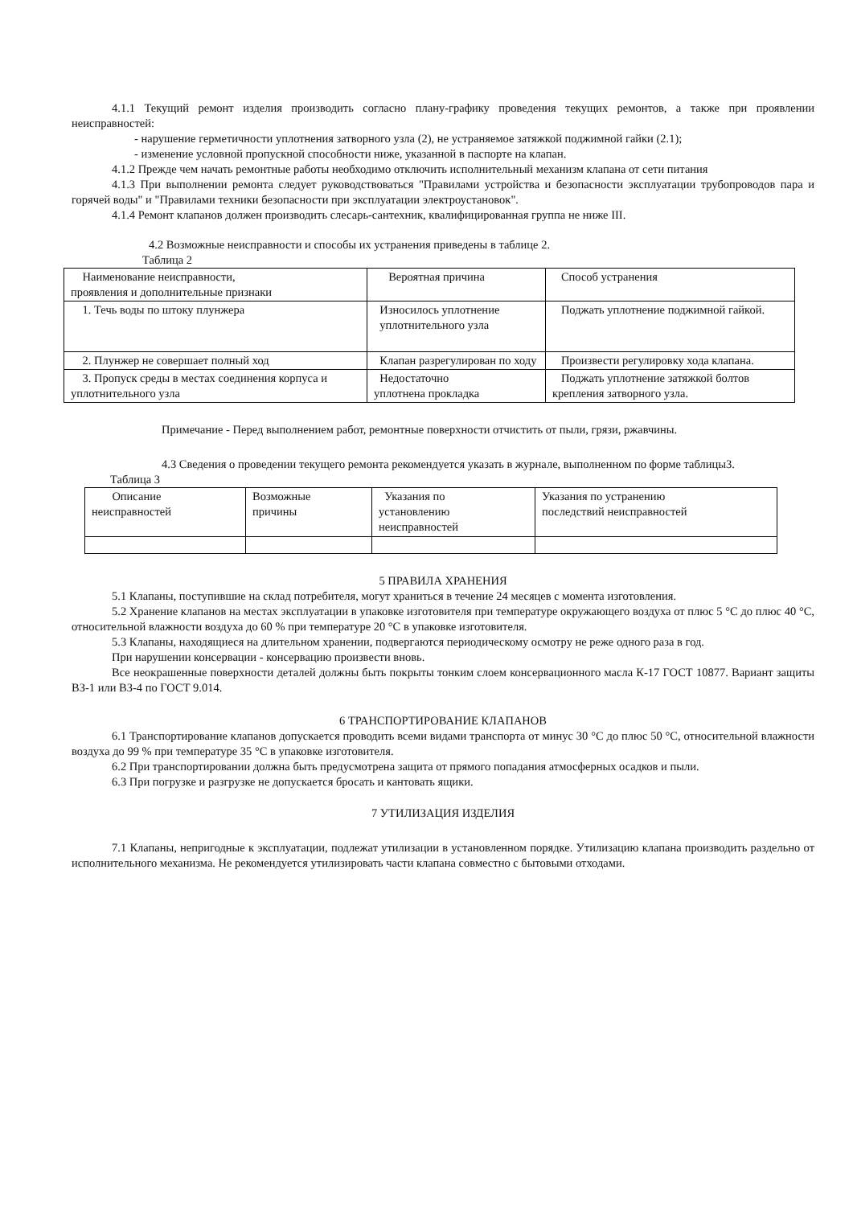4.1.1 Текущий ремонт изделия производить согласно плану-графику проведения текущих ремонтов, а также при проявлении неисправностей:
- нарушение герметичности уплотнения затворного узла (2), не устраняемое затяжкой поджимной гайки (2.1);
- изменение условной пропускной способности ниже, указанной в паспорте на клапан.
4.1.2 Прежде чем начать ремонтные работы необходимо отключить исполнительный механизм клапана от сети питания
4.1.3 При выполнении ремонта следует руководствоваться "Правилами устройства и безопасности эксплуатации трубопроводов пара и горячей воды" и "Правилами техники безопасности при эксплуатации электроустановок".
4.1.4 Ремонт клапанов должен производить слесарь-сантехник, квалифицированная группа не ниже III.
4.2 Возможные неисправности и способы их устранения приведены в таблице 2.
Таблица 2
| Наименование неисправности, проявления и дополнительные признаки | Вероятная причина | Способ устранения |
| 1. Течь воды по штоку плунжера | Износилось уплотнение уплотнительного узла | Поджать уплотнение поджимной гайкой. |
| 2. Плунжер не совершает полный ход | Клапан разрегулирован по ходу | Произвести регулировку хода клапана. |
| 3. Пропуск среды в местах соединения корпуса и уплотнительного узла | Недостаточно уплотнена прокладка | Поджать уплотнение затяжкой болтов крепления затворного узла. |
Примечание - Перед выполнением работ, ремонтные поверхности отчистить от пыли, грязи, ржавчины.
4.3 Сведения о проведении текущего ремонта рекомендуется указать в журнале, выполненном по форме таблицы3.
Таблица 3
| Описание неисправностей | Возможные причины | Указания по установлению неисправностей | Указания по устранению последствий неисправностей |
5 ПРАВИЛА ХРАНЕНИЯ
5.1 Клапаны, поступившие на склад потребителя, могут храниться в течение 24 месяцев с момента изготовления.
5.2 Хранение клапанов на местах эксплуатации в упаковке изготовителя при температуре окружающего воздуха от плюс 5 °C до плюс 40 °C, относительной влажности воздуха до 60 % при температуре 20 °C в упаковке изготовителя.
5.3 Клапаны, находящиеся на длительном хранении, подвергаются периодическому осмотру не реже одного раза в год.
При нарушении консервации - консервацию произвести вновь.
Все неокрашенные поверхности деталей должны быть покрыты тонким слоем консервационного масла К-17 ГОСТ 10877. Вариант защиты ВЗ-1 или ВЗ-4 по ГОСТ 9.014.
6 ТРАНСПОРТИРОВАНИЕ КЛАПАНОВ
6.1 Транспортирование клапанов допускается проводить всеми видами транспорта от минус 30 °C до плюс 50 °C, относительной влажности воздуха до 99 % при температуре 35 °C в упаковке изготовителя.
6.2 При транспортировании должна быть предусмотрена защита от прямого попадания атмосферных осадков и пыли.
6.3 При погрузке и разгрузке не допускается бросать и кантовать ящики.
7 УТИЛИЗАЦИЯ ИЗДЕЛИЯ
7.1 Клапаны, непригодные к эксплуатации, подлежат утилизации в установленном порядке. Утилизацию клапана производить раздельно от исполнительного механизма. Не рекомендуется утилизировать части клапана совместно с бытовыми отходами.